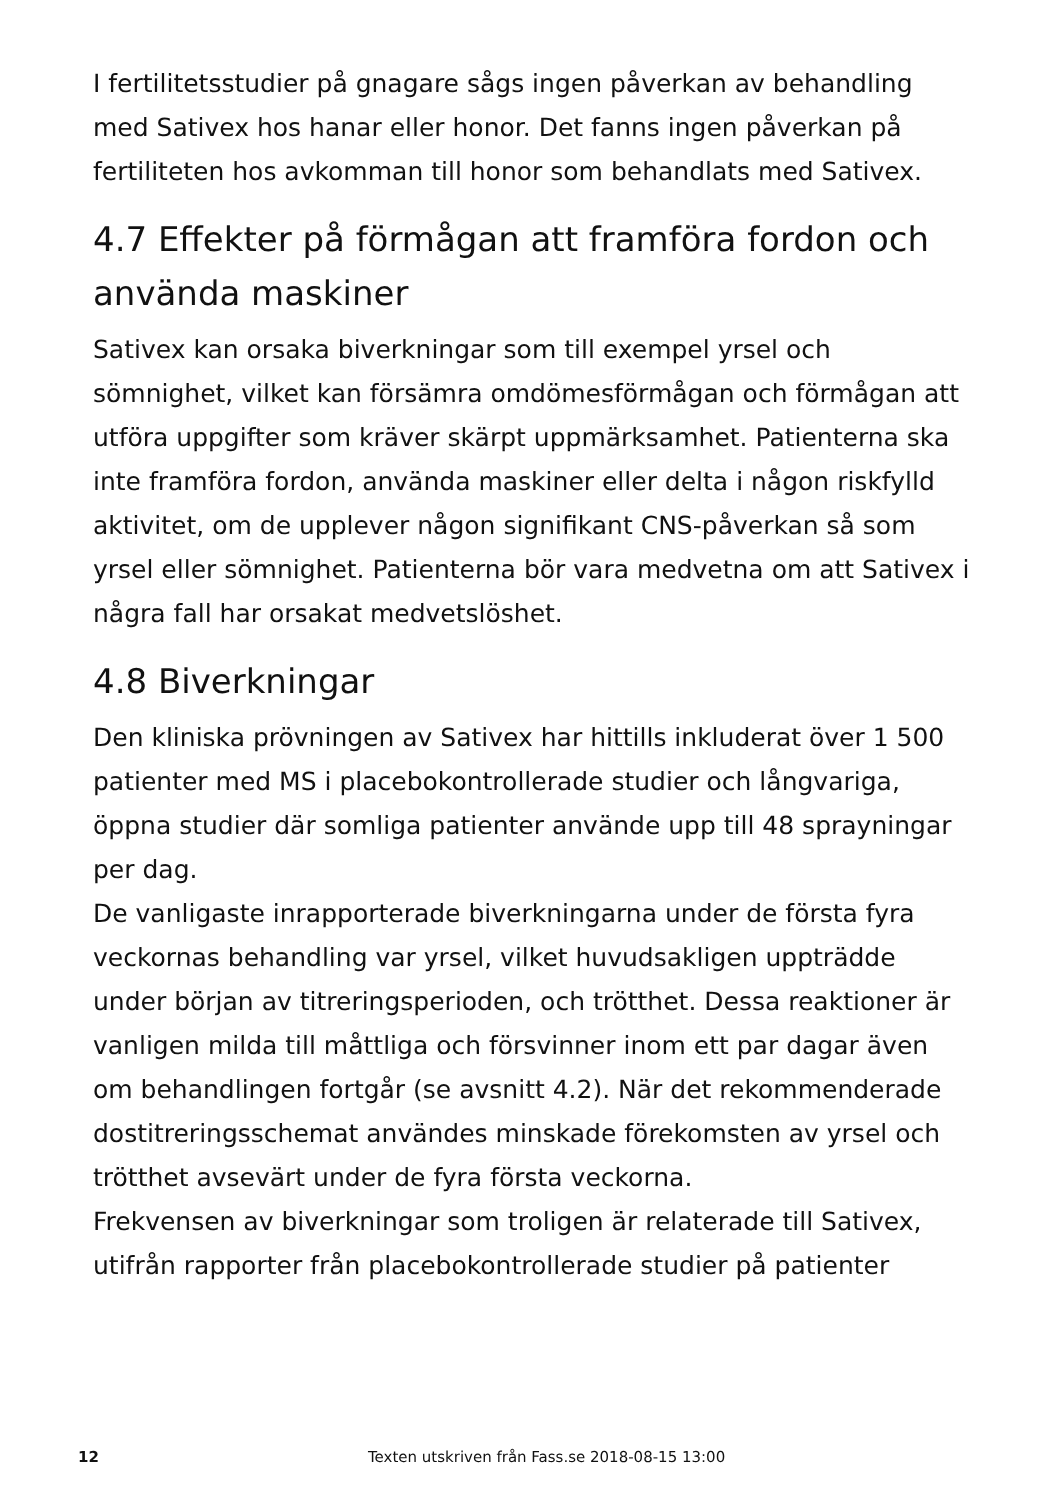I fertilitetsstudier på gnagare sågs ingen påverkan av behandling med Sativex hos hanar eller honor. Det fanns ingen påverkan på fertiliteten hos avkomman till honor som behandlats med Sativex.
4.7 Effekter på förmågan att framföra fordon och använda maskiner
Sativex kan orsaka biverkningar som till exempel yrsel och sömnighet, vilket kan försämra omdömesförmågan och förmågan att utföra uppgifter som kräver skärpt uppmärksamhet. Patienterna ska inte framföra fordon, använda maskiner eller delta i någon riskfylld aktivitet, om de upplever någon signifikant CNS-påverkan så som yrsel eller sömnighet. Patienterna bör vara medvetna om att Sativex i några fall har orsakat medvetslöshet.
4.8 Biverkningar
Den kliniska prövningen av Sativex har hittills inkluderat över 1 500 patienter med MS i placebokontrollerade studier och långvariga, öppna studier där somliga patienter använde upp till 48 sprayningar per dag.
De vanligaste inrapporterade biverkningarna under de första fyra veckornas behandling var yrsel, vilket huvudsakligen uppträdde under början av titreringsperioden, och trötthet. Dessa reaktioner är vanligen milda till måttliga och försvinner inom ett par dagar även om behandlingen fortgår (se avsnitt 4.2). När det rekommenderade dostitreringsschemat användes minskade förekomsten av yrsel och trötthet avsevärt under de fyra första veckorna.
Frekvensen av biverkningar som troligen är relaterade till Sativex, utifrån rapporter från placebokontrollerade studier på patienter
12 Texten utskriven från Fass.se 2018-08-15 13:00